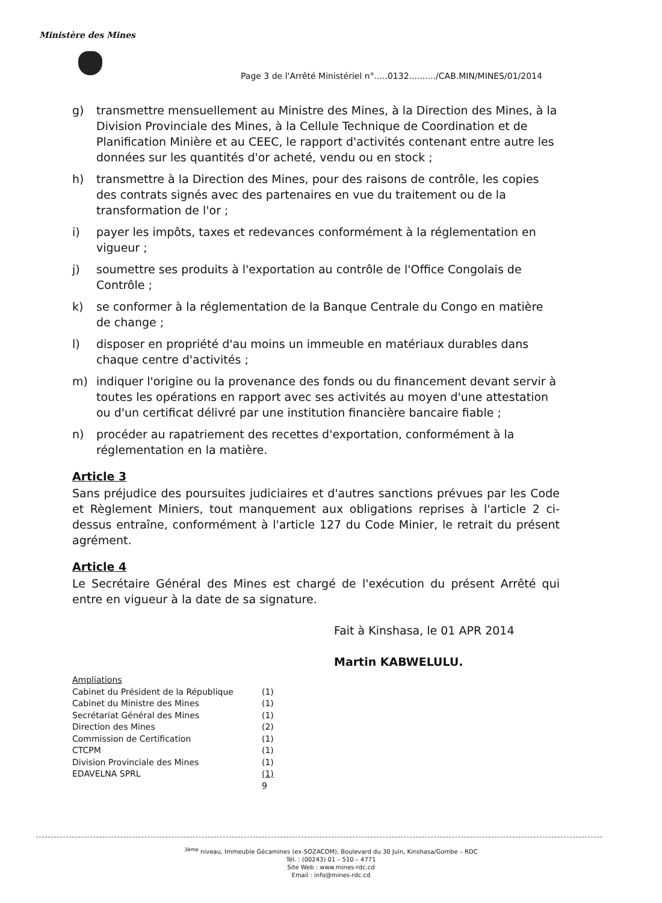Ministère des Mines
Page 3 de l'Arrêté Ministériel n°.....0132........../CAB.MIN/MINES/01/2014
g) transmettre mensuellement au Ministre des Mines, à la Direction des Mines, à la Division Provinciale des Mines, à la Cellule Technique de Coordination et de Planification Minière et au CEEC, le rapport d'activités contenant entre autre les données sur les quantités d'or acheté, vendu ou en stock ;
h) transmettre à la Direction des Mines, pour des raisons de contrôle, les copies des contrats signés avec des partenaires en vue du traitement ou de la transformation de l'or ;
i) payer les impôts, taxes et redevances conformément à la réglementation en vigueur ;
j) soumettre ses produits à l'exportation au contrôle de l'Office Congolais de Contrôle ;
k) se conformer à la réglementation de la Banque Centrale du Congo en matière de change ;
l) disposer en propriété d'au moins un immeuble en matériaux durables dans chaque centre d'activités ;
m) indiquer l'origine ou la provenance des fonds ou du financement devant servir à toutes les opérations en rapport avec ses activités au moyen d'une attestation ou d'un certificat délivré par une institution financière bancaire fiable ;
n) procéder au rapatriement des recettes d'exportation, conformément à la réglementation en la matière.
Article 3
Sans préjudice des poursuites judiciaires et d'autres sanctions prévues par les Code et Règlement Miniers, tout manquement aux obligations reprises à l'article 2 ci-dessus entraîne, conformément à l'article 127 du Code Minier, le retrait du présent agrément.
Article 4
Le Secrétaire Général des Mines est chargé de l'exécution du présent Arrêté qui entre en vigueur à la date de sa signature.
Fait à Kinshasa, le 01 APR 2014
Martin KABWELULU.
Ampliations
| Cabinet du Président de la République | (1) |
| Cabinet du Ministre des Mines | (1) |
| Secrétariat Général des Mines | (1) |
| Direction des Mines | (2) |
| Commission de Certification | (1) |
| CTCPM | (1) |
| Division Provinciale des Mines | (1) |
| EDAVELNA SPRL | (1) |
| | 9 |
<sup>3ème</sup> niveau, Immeuble Gécamines (ex-SOZACOM), Boulevard du 30 Juin, Kinshasa/Gombe – RDC
Tél. : (00243) 01 – 510 – 4771
Site Web : www.mines-rdc.cd
Email : info@mines-rdc.cd